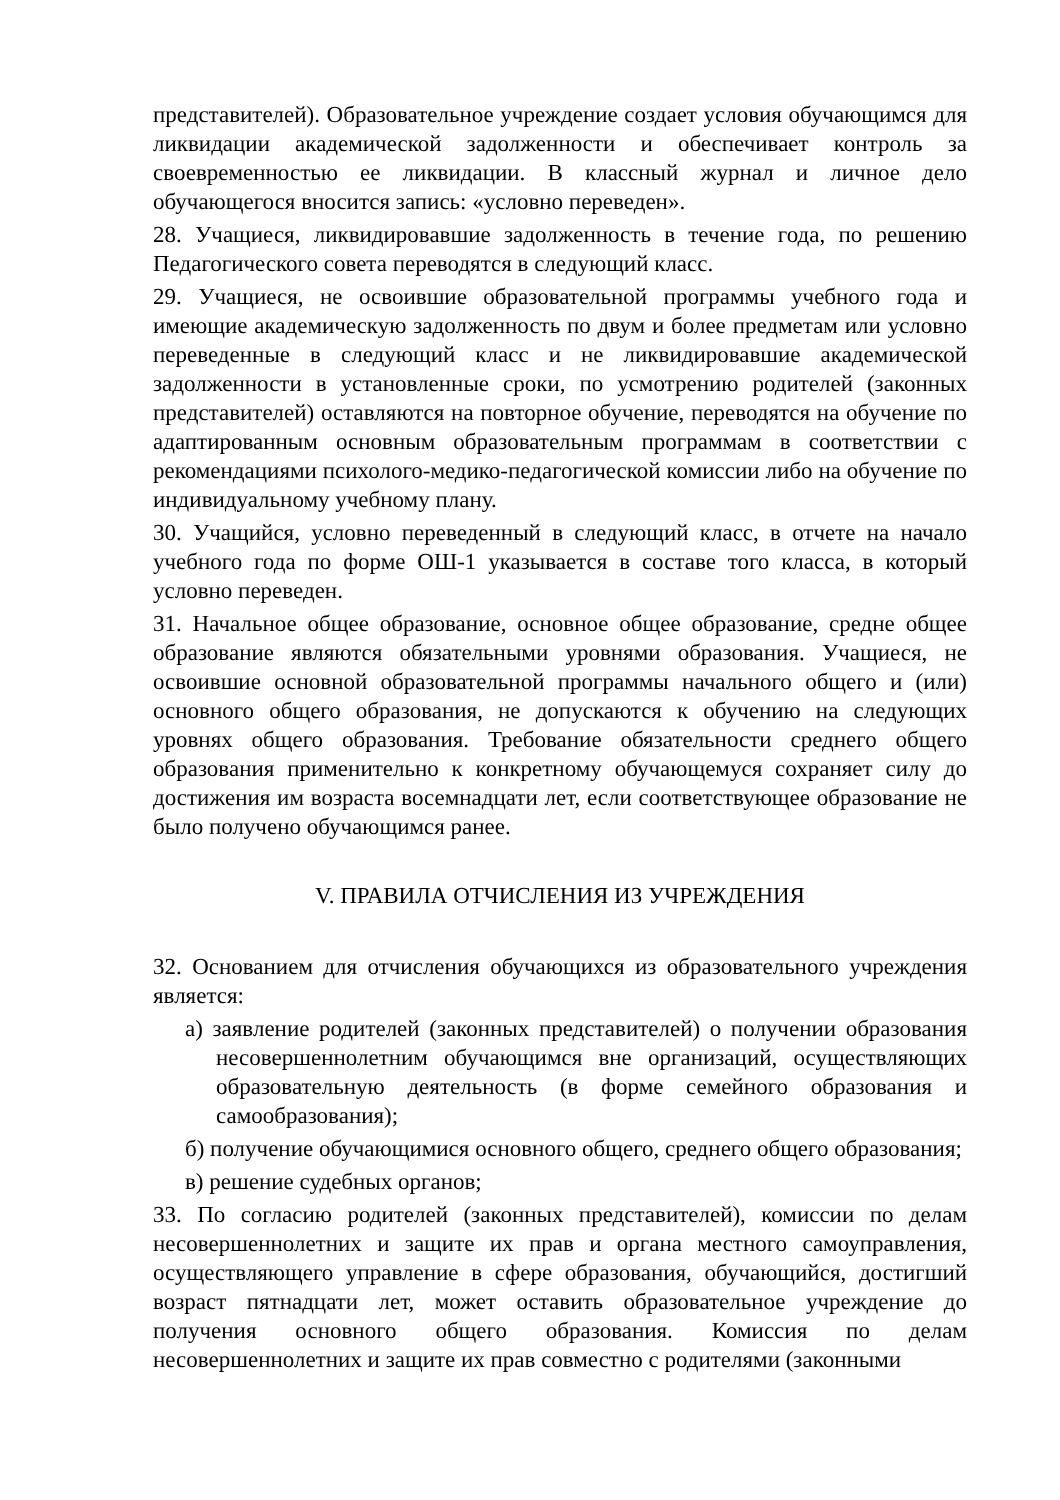представителей). Образовательное учреждение создает условия обучающимся для ликвидации академической задолженности и обеспечивает контроль за своевременностью ее ликвидации. В классный журнал и личное дело обучающегося вносится запись: «условно переведен».
28. Учащиеся, ликвидировавшие задолженность в течение года, по решению Педагогического совета переводятся в следующий класс.
29. Учащиеся, не освоившие образовательной программы учебного года и имеющие академическую задолженность по двум и более предметам или условно переведенные в следующий класс и не ликвидировавшие академической задолженности в установленные сроки, по усмотрению родителей (законных представителей) оставляются на повторное обучение, переводятся на обучение по адаптированным основным образовательным программам в соответствии с рекомендациями психолого-медико-педагогической комиссии либо на обучение по индивидуальному учебному плану.
30. Учащийся, условно переведенный в следующий класс, в отчете на начало учебного года по форме ОШ-1 указывается в составе того класса, в который условно переведен.
31. Начальное общее образование, основное общее образование, средне общее образование являются обязательными уровнями образования. Учащиеся, не освоившие основной образовательной программы начального общего и (или) основного общего образования, не допускаются к обучению на следующих уровнях общего образования. Требование обязательности среднего общего образования применительно к конкретному обучающемуся сохраняет силу до достижения им возраста восемнадцати лет, если соответствующее образование не было получено обучающимся ранее.
V. ПРАВИЛА ОТЧИСЛЕНИЯ ИЗ УЧРЕЖДЕНИЯ
32. Основанием для отчисления обучающихся из образовательного учреждения является:
а) заявление родителей (законных представителей) о получении образования несовершеннолетним обучающимся вне организаций, осуществляющих образовательную деятельность (в форме семейного образования и самообразования);
б) получение обучающимися основного общего, среднего общего образования;
в) решение судебных органов;
33. По согласию родителей (законных представителей), комиссии по делам несовершеннолетних и защите их прав и органа местного самоуправления, осуществляющего управление в сфере образования, обучающийся, достигший возраст пятнадцати лет, может оставить образовательное учреждение до получения основного общего образования. Комиссия по делам несовершеннолетних и защите их прав совместно с родителями (законными